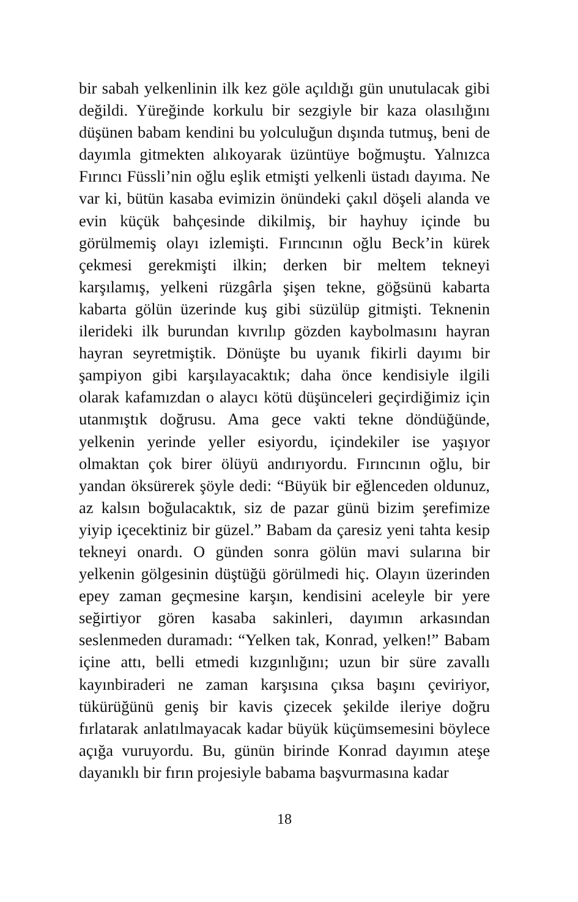bir sabah yelkenlinin ilk kez göle açıldığı gün unutulacak gibi değildi. Yüreğinde korkulu bir sezgiyle bir kaza olasılığını düşünen babam kendini bu yolculuğun dışında tutmuş, beni de dayımla gitmekten alıkoyarak üzüntüye boğmuştu. Yalnızca Fırıncı Füssli’nin oğlu eşlik etmişti yelkenli üstadı dayıma. Ne var ki, bütün kasaba evimizin önündeki çakıl döşeli alanda ve evin küçük bahçesinde dikilmiş, bir hayhuy içinde bu görülmemiş olayı izlemişti. Fırıncının oğlu Beck’in kürek çekmesi gerekmişti ilkin; derken bir meltem tekneyi karşılamış, yelkeni rüzgârla şişen tekne, göğsünü kabarta kabarta gölün üzerinde kuş gibi süzülüp gitmişti. Teknenin ilerideki ilk burundan kıvrılıp gözden kaybolmasını hayran hayran seyretmiştik. Dönüşte bu uyanık fikirli dayımı bir şampiyon gibi karşılayacaktık; daha önce kendisiyle ilgili olarak kafamızdan o alaycı kötü düşünceleri geçirdiğimiz için utanmıştık doğrusu. Ama gece vakti tekne döndüğünde, yelkenin yerinde yeller esiyordu, içindekiler ise yaşıyor olmaktan çok birer ölüyü andırıyordu. Fırıncının oğlu, bir yandan öksürerek şöyle dedi: “Büyük bir eğlenceden oldunuz, az kalsın boğulacaktık, siz de pazar günü bizim şerefimize yiyip içecektiniz bir güzel.” Babam da çaresiz yeni tahta kesip tekneyi onardı. O günden sonra gölün mavi sularına bir yelkenin gölgesinin düştüğü görülmedi hiç. Olayın üzerinden epey zaman geçmesine karşın, kendisini aceleyle bir yere seğirtiyor gören kasaba sakinleri, dayımın arkasından seslenmeden duramadı: “Yelken tak, Konrad, yelken!” Babam içine attı, belli etmedi kızgınlığını; uzun bir süre zavallı kayınbiraderi ne zaman karşısına çıksa başını çeviriyor, tükürüğünü geniş bir kavis çizecek şekilde ileriye doğru fırlatarak anlatılmayacak kadar büyük küçümsemesini böylece açığa vuruyordu. Bu, günün birinde Konrad dayımın ateşe dayanıklı bir fırın projesiyle babama başvurmasına kadar
18